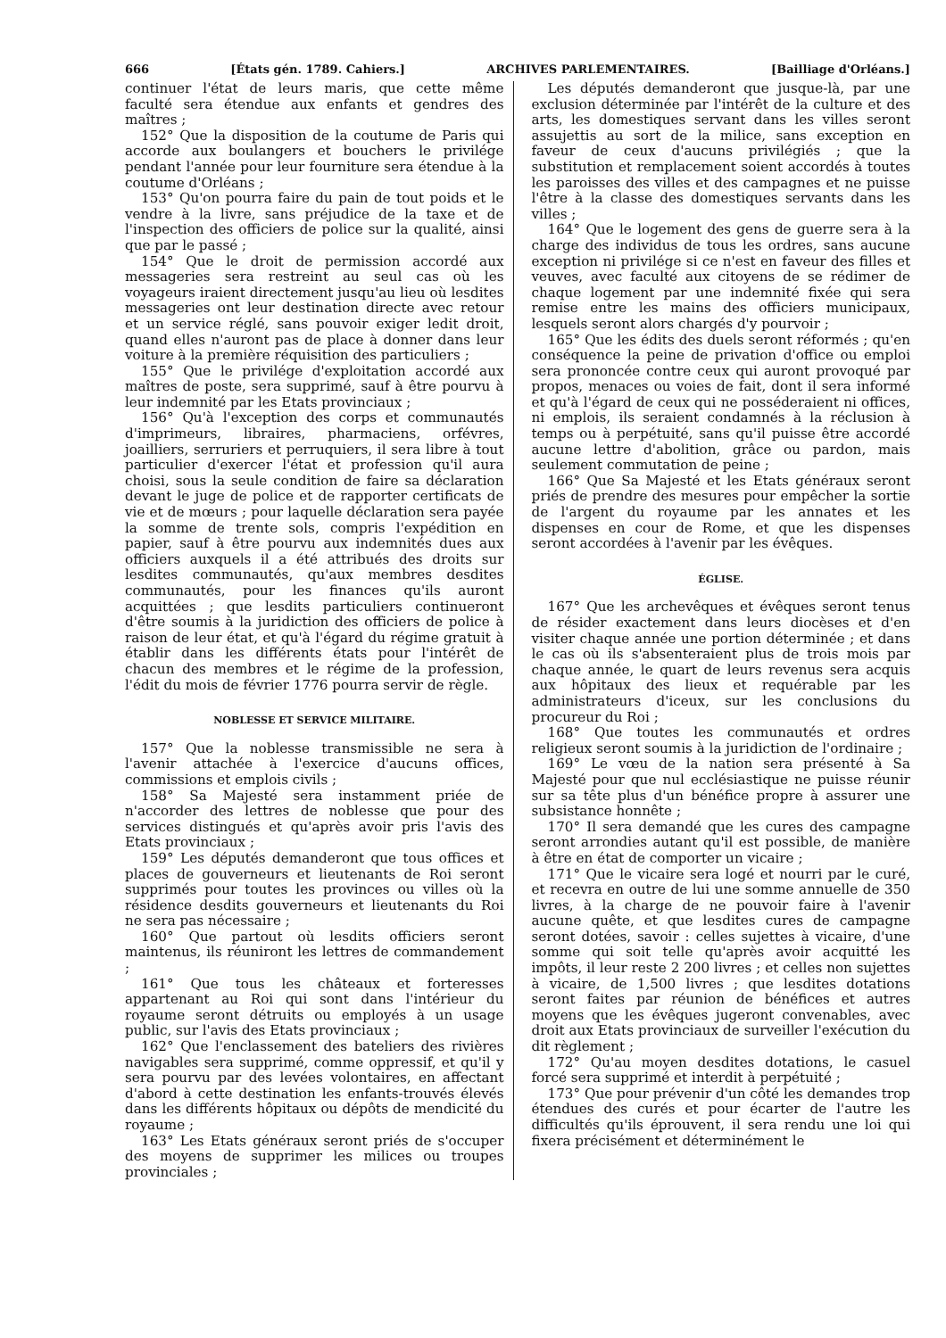666 [États gén. 1789. Cahiers.] ARCHIVES PARLEMENTAIRES. [Bailliage d'Orléans.]
continuer l'état de leurs maris, que cette même faculté sera étendue aux enfants et gendres des maîtres ;
152° Que la disposition de la coutume de Paris qui accorde aux boulangers et bouchers le privilége pendant l'année pour leur fourniture sera étendue à la coutume d'Orléans ;
153° Qu'on pourra faire du pain de tout poids et le vendre à la livre, sans préjudice de la taxe et de l'inspection des officiers de police sur la qualité, ainsi que par le passé ;
154° Que le droit de permission accordé aux messageries sera restreint au seul cas où les voyageurs iraient directement jusqu'au lieu où lesdites messageries ont leur destination directe avec retour et un service réglé, sans pouvoir exiger ledit droit, quand elles n'auront pas de place à donner dans leur voiture à la première réquisition des particuliers ;
155° Que le privilége d'exploitation accordé aux maîtres de poste, sera supprimé, sauf à être pourvu à leur indemnité par les Etats provinciaux ;
156° Qu'à l'exception des corps et communautés d'imprimeurs, libraires, pharmaciens, orfévres, joailliers, serruriers et perruquiers, il sera libre à tout particulier d'exercer l'état et profession qu'il aura choisi, sous la seule condition de faire sa déclaration devant le juge de police et de rapporter certificats de vie et de mœurs ; pour laquelle déclaration sera payée la somme de trente sols, compris l'expédition en papier, sauf à être pourvu aux indemnités dues aux officiers auxquels il a été attribués des droits sur lesdites communautés, qu'aux membres desdites communautés, pour les finances qu'ils auront acquittées ; que lesdits particuliers continueront d'être soumis à la juridiction des officiers de police à raison de leur état, et qu'à l'égard du régime gratuit à établir dans les différents états pour l'intérêt de chacun des membres et le régime de la profession, l'édit du mois de février 1776 pourra servir de règle.
NOBLESSE ET SERVICE MILITAIRE.
157° Que la noblesse transmissible ne sera à l'avenir attachée à l'exercice d'aucuns offices, commissions et emplois civils ;
158° Sa Majesté sera instamment priée de n'accorder des lettres de noblesse que pour des services distingués et qu'après avoir pris l'avis des Etats provinciaux ;
159° Les députés demanderont que tous offices et places de gouverneurs et lieutenants de Roi seront supprimés pour toutes les provinces ou villes où la résidence desdits gouverneurs et lieutenants du Roi ne sera pas nécessaire ;
160° Que partout où lesdits officiers seront maintenus, ils réuniront les lettres de commandement ;
161° Que tous les châteaux et forteresses appartenant au Roi qui sont dans l'intérieur du royaume seront détruits ou employés à un usage public, sur l'avis des Etats provinciaux ;
162° Que l'enclassement des bateliers des rivières navigables sera supprimé, comme oppressif, et qu'il y sera pourvu par des levées volontaires, en affectant d'abord à cette destination les enfants-trouvés élevés dans les différents hôpitaux ou dépôts de mendicité du royaume ;
163° Les Etats généraux seront priés de s'occuper des moyens de supprimer les milices ou troupes provinciales ;
Les députés demanderont que jusque-là, par une exclusion déterminée par l'intérêt de la culture et des arts, les domestiques servant dans les villes seront assujettis au sort de la milice, sans exception en faveur de ceux d'aucuns privilégiés ; que la substitution et remplacement soient accordés à toutes les paroisses des villes et des campagnes et ne puisse l'être à la classe des domestiques servants dans les villes ;
164° Que le logement des gens de guerre sera à la charge des individus de tous les ordres, sans aucune exception ni privilége si ce n'est en faveur des filles et veuves, avec faculté aux citoyens de se rédimer de chaque logement par une indemnité fixée qui sera remise entre les mains des officiers municipaux, lesquels seront alors chargés d'y pourvoir ;
165° Que les édits des duels seront réformés ; qu'en conséquence la peine de privation d'office ou emploi sera prononcée contre ceux qui auront provoqué par propos, menaces ou voies de fait, dont il sera informé et qu'à l'égard de ceux qui ne posséderaient ni offices, ni emplois, ils seraient condamnés à la réclusion à temps ou à perpétuité, sans qu'il puisse être accordé aucune lettre d'abolition, grâce ou pardon, mais seulement commutation de peine ;
166° Que Sa Majesté et les Etats généraux seront priés de prendre des mesures pour empêcher la sortie de l'argent du royaume par les annates et les dispenses en cour de Rome, et que les dispenses seront accordées à l'avenir par les évêques.
ÉGLISE.
167° Que les archevêques et évêques seront tenus de résider exactement dans leurs diocèses et d'en visiter chaque année une portion déterminée ; et dans le cas où ils s'absenteraient plus de trois mois par chaque année, le quart de leurs revenus sera acquis aux hôpitaux des lieux et requérable par les administrateurs d'iceux, sur les conclusions du procureur du Roi ;
168° Que toutes les communautés et ordres religieux seront soumis à la juridiction de l'ordinaire ;
169° Le vœu de la nation sera présenté à Sa Majesté pour que nul ecclésiastique ne puisse réunir sur sa tête plus d'un bénéfice propre à assurer une subsistance honnête ;
170° Il sera demandé que les cures des campagne seront arrondies autant qu'il est possible, de manière à être en état de comporter un vicaire ;
171° Que le vicaire sera logé et nourri par le curé, et recevra en outre de lui une somme annuelle de 350 livres, à la charge de ne pouvoir faire à l'avenir aucune quête, et que lesdites cures de campagne seront dotées, savoir : celles sujettes à vicaire, d'une somme qui soit telle qu'après avoir acquitté les impôts, il leur reste 2 200 livres ; et celles non sujettes à vicaire, de 1,500 livres ; que lesdites dotations seront faites par réunion de bénéfices et autres moyens que les évêques jugeront convenables, avec droit aux Etats provinciaux de surveiller l'exécution du dit règlement ;
172° Qu'au moyen desdites dotations, le casuel forcé sera supprimé et interdit à perpétuité ;
173° Que pour prévenir d'un côté les demandes trop étendues des curés et pour écarter de l'autre les difficultés qu'ils éprouvent, il sera rendu une loi qui fixera précisément et déterminément le